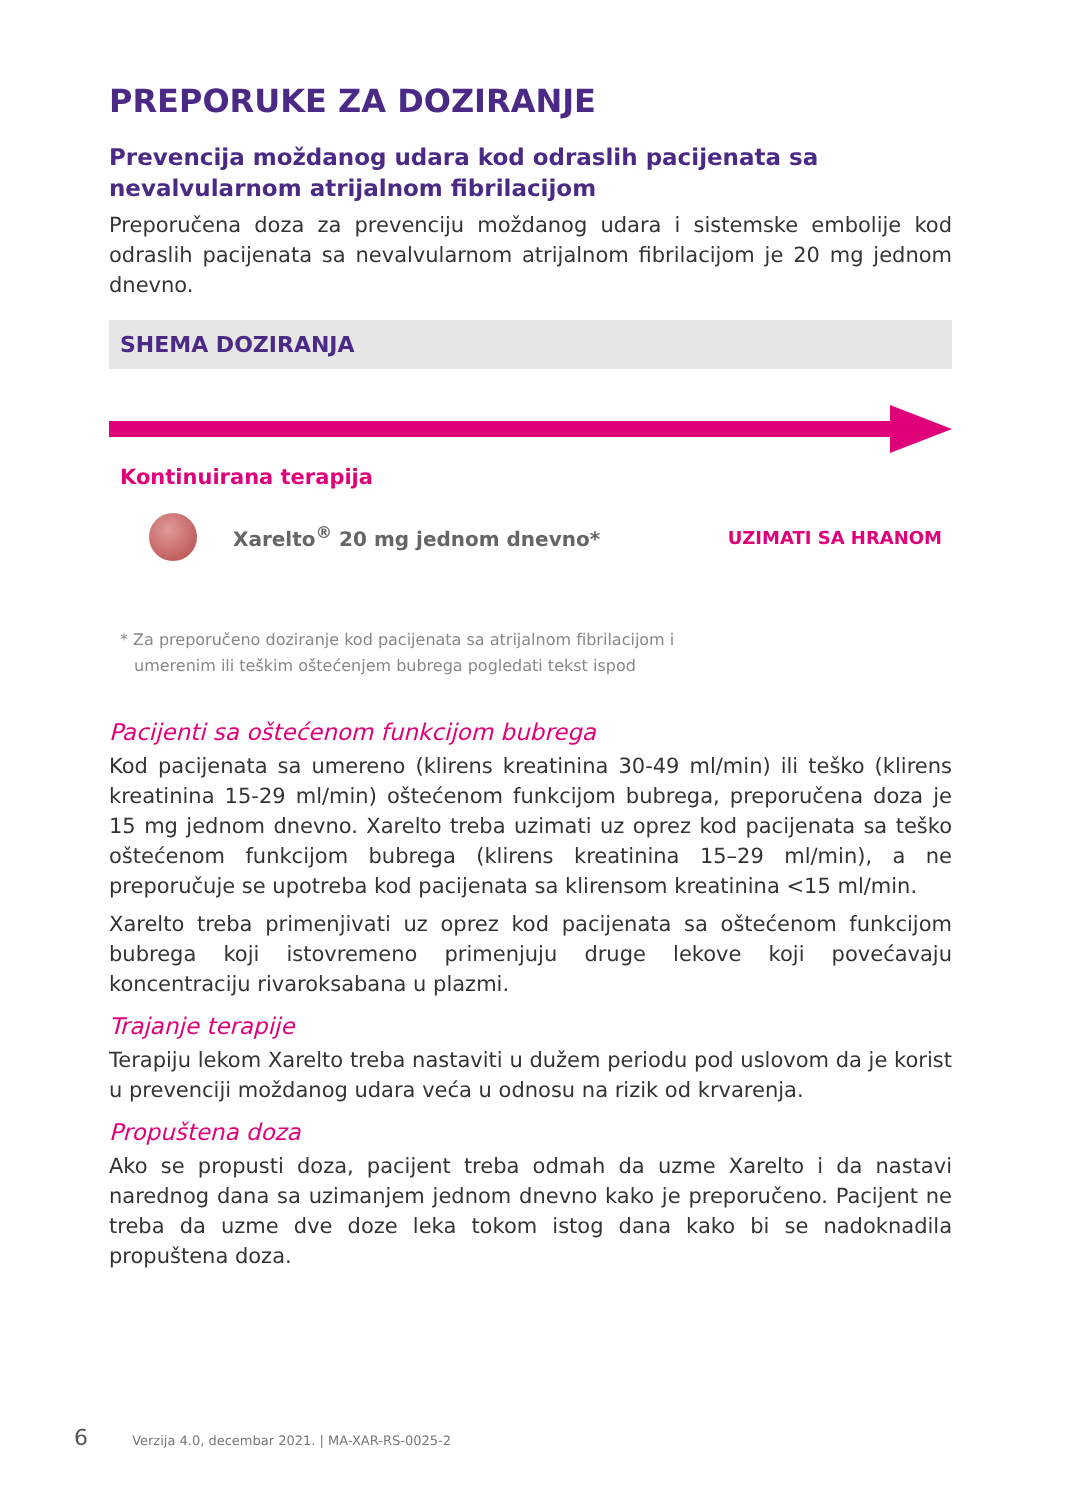PREPORUKE ZA DOZIRANJE
Prevencija moždanog udara kod odraslih pacijenata sa nevalvularnom atrijalnom fibrilacijom
Preporučena doza za prevenciju moždanog udara i sistemske embolije kod odraslih pacijenata sa nevalvularnom atrijalnom fibrilacijom je 20 mg jednom dnevno.
SHEMA DOZIRANJA
Kontinuirana terapija
Xarelto<sup>®</sup> 20 mg jednom dnevno* UZIMATI SA HRANOM
* Za preporučeno doziranje kod pacijenata sa atrijalnom fibrilacijom i
umerenim ili teškim oštećenjem bubrega pogledati tekst ispod
Pacijenti sa oštećenom funkcijom bubrega
Kod pacijenata sa umereno (klirens kreatinina 30-49 ml/min) ili teško (klirens kreatinina 15-29 ml/min) oštećenom funkcijom bubrega, preporučena doza je 15 mg jednom dnevno. Xarelto treba uzimati uz oprez kod pacijenata sa teško oštećenom funkcijom bubrega (klirens kreatinina 15–29 ml/min), a ne preporučuje se upotreba kod pacijenata sa klirensom kreatinina <15 ml/min.
Xarelto treba primenjivati uz oprez kod pacijenata sa oštećenom funkcijom bubrega koji istovremeno primenjuju druge lekove koji povećavaju koncentraciju rivaroksabana u plazmi.
Trajanje terapije
Terapiju lekom Xarelto treba nastaviti u dužem periodu pod uslovom da je korist u prevenciji moždanog udara veća u odnosu na rizik od krvarenja.
Propuštena doza
Ako se propusti doza, pacijent treba odmah da uzme Xarelto i da nastavi narednog dana sa uzimanjem jednom dnevno kako je preporučeno. Pacijent ne treba da uzme dve doze leka tokom istog dana kako bi se nadoknadila propuštena doza.
6 Verzija 4.0, decembar 2021. | MA-XAR-RS-0025-2